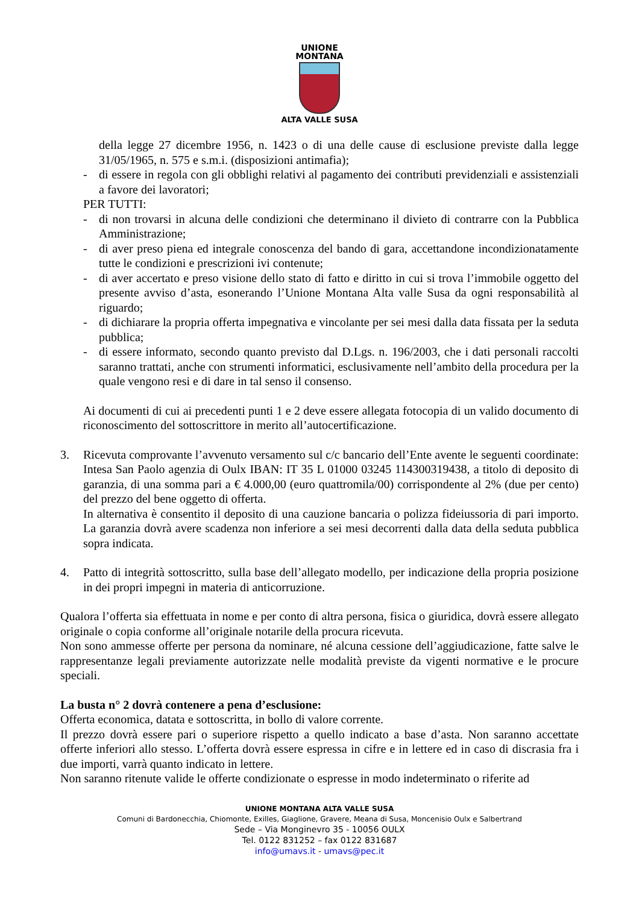UNIONE
MONTANA
ALTA VALLE SUSA
della legge 27 dicembre 1956, n. 1423 o di una delle cause di esclusione previste dalla legge 31/05/1965, n. 575 e s.m.i. (disposizioni antimafia);
- di essere in regola con gli obblighi relativi al pagamento dei contributi previdenziali e assistenziali a favore dei lavoratori;
PER TUTTI:
- di non trovarsi in alcuna delle condizioni che determinano il divieto di contrarre con la Pubblica Amministrazione;
- di aver preso piena ed integrale conoscenza del bando di gara, accettandone incondizionatamente tutte le condizioni e prescrizioni ivi contenute;
- di aver accertato e preso visione dello stato di fatto e diritto in cui si trova l’immobile oggetto del presente avviso d’asta, esonerando l’Unione Montana Alta valle Susa da ogni responsabilità al riguardo;
- di dichiarare la propria offerta impegnativa e vincolante per sei mesi dalla data fissata per la seduta pubblica;
- di essere informato, secondo quanto previsto dal D.Lgs. n. 196/2003, che i dati personali raccolti saranno trattati, anche con strumenti informatici, esclusivamente nell’ambito della procedura per la quale vengono resi e di dare in tal senso il consenso.
Ai documenti di cui ai precedenti punti 1 e 2 deve essere allegata fotocopia di un valido documento di riconoscimento del sottoscrittore in merito all’autocertificazione.
3. Ricevuta comprovante l’avvenuto versamento sul c/c bancario dell’Ente avente le seguenti coordinate: Intesa San Paolo agenzia di Oulx IBAN: IT 35 L 01000 03245 114300319438, a titolo di deposito di garanzia, di una somma pari a € 4.000,00 (euro quattromila/00) corrispondente al 2% (due per cento) del prezzo del bene oggetto di offerta.
In alternativa è consentito il deposito di una cauzione bancaria o polizza fideiussoria di pari importo. La garanzia dovrà avere scadenza non inferiore a sei mesi decorrenti dalla data della seduta pubblica sopra indicata.
4. Patto di integrità sottoscritto, sulla base dell’allegato modello, per indicazione della propria posizione in dei propri impegni in materia di anticorruzione.
Qualora l’offerta sia effettuata in nome e per conto di altra persona, fisica o giuridica, dovrà essere allegato originale o copia conforme all’originale notarile della procura ricevuta.
Non sono ammesse offerte per persona da nominare, né alcuna cessione dell’aggiudicazione, fatte salve le rappresentanze legali previamente autorizzate nelle modalità previste da vigenti normative e le procure speciali.
La busta n° 2 dovrà contenere a pena d’esclusione:
Offerta economica, datata e sottoscritta, in bollo di valore corrente.
Il prezzo dovrà essere pari o superiore rispetto a quello indicato a base d’asta. Non saranno accettate offerte inferiori allo stesso. L’offerta dovrà essere espressa in cifre e in lettere ed in caso di discrasia fra i due importi, varrà quanto indicato in lettere.
Non saranno ritenute valide le offerte condizionate o espresse in modo indeterminato o riferite ad
UNIONE MONTANA ALTA VALLE SUSA
Comuni di Bardonecchia, Chiomonte, Exilles, Giaglione, Gravere, Meana di Susa, Moncenisio Oulx e Salbertrand
Sede – Via Monginevro 35 - 10056 OULX
Tel. 0122 831252 – fax 0122 831687
info@umavs.it - umavs@pec.it